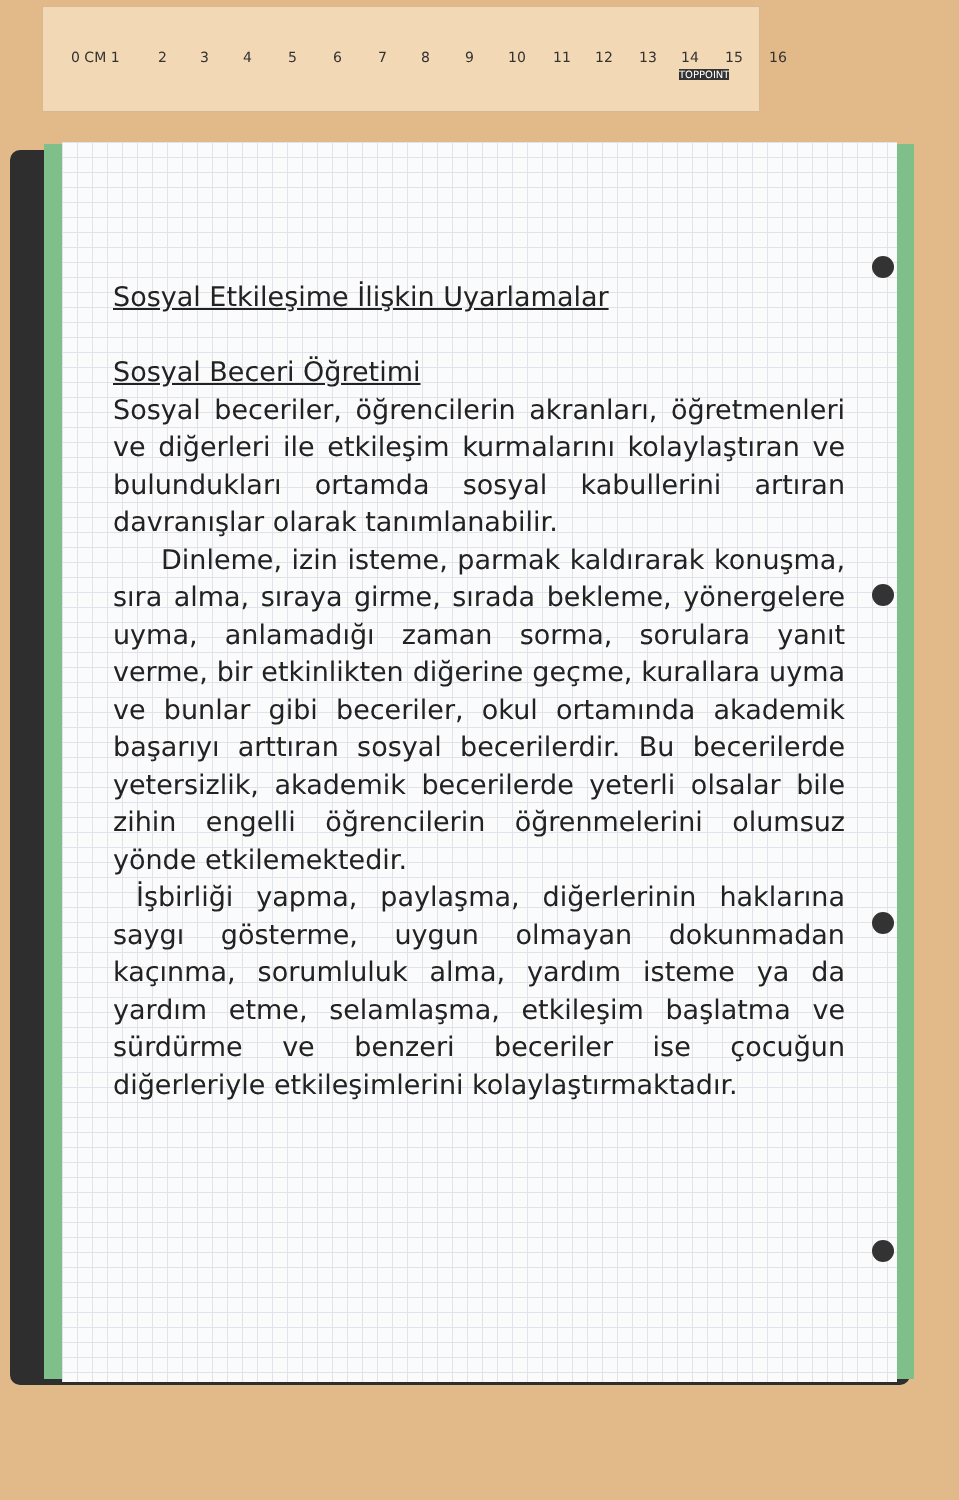0 CM 1 2 3 4 5 6 7 8 9 10 11 12 13 14 15 16
TOPPOINT
Sosyal Etkileşime İlişkin Uyarlamalar
Sosyal Beceri Öğretimi
Sosyal beceriler, öğrencilerin akranları, öğretmenleri ve diğerleri ile etkileşim kurmalarını kolaylaştıran ve bulundukları ortamda sosyal kabullerini artıran davranışlar olarak tanımlanabilir.
Dinleme, izin isteme, parmak kaldırarak konuşma, sıra alma, sıraya girme, sırada bekleme, yönergelere uyma, anlamadığı zaman sorma, sorulara yanıt verme, bir etkinlikten diğerine geçme, kurallara uyma ve bunlar gibi beceriler, okul ortamında akademik başarıyı arttıran sosyal becerilerdir. Bu becerilerde yetersizlik, akademik becerilerde yeterli olsalar bile zihin engelli öğrencilerin öğrenmelerini olumsuz yönde etkilemektedir.
İşbirliği yapma, paylaşma, diğerlerinin haklarına saygı gösterme, uygun olmayan dokunmadan kaçınma, sorumluluk alma, yardım isteme ya da yardım etme, selamlaşma, etkileşim başlatma ve sürdürme ve benzeri beceriler ise çocuğun diğerleriyle etkileşimlerini kolaylaştırmaktadır.